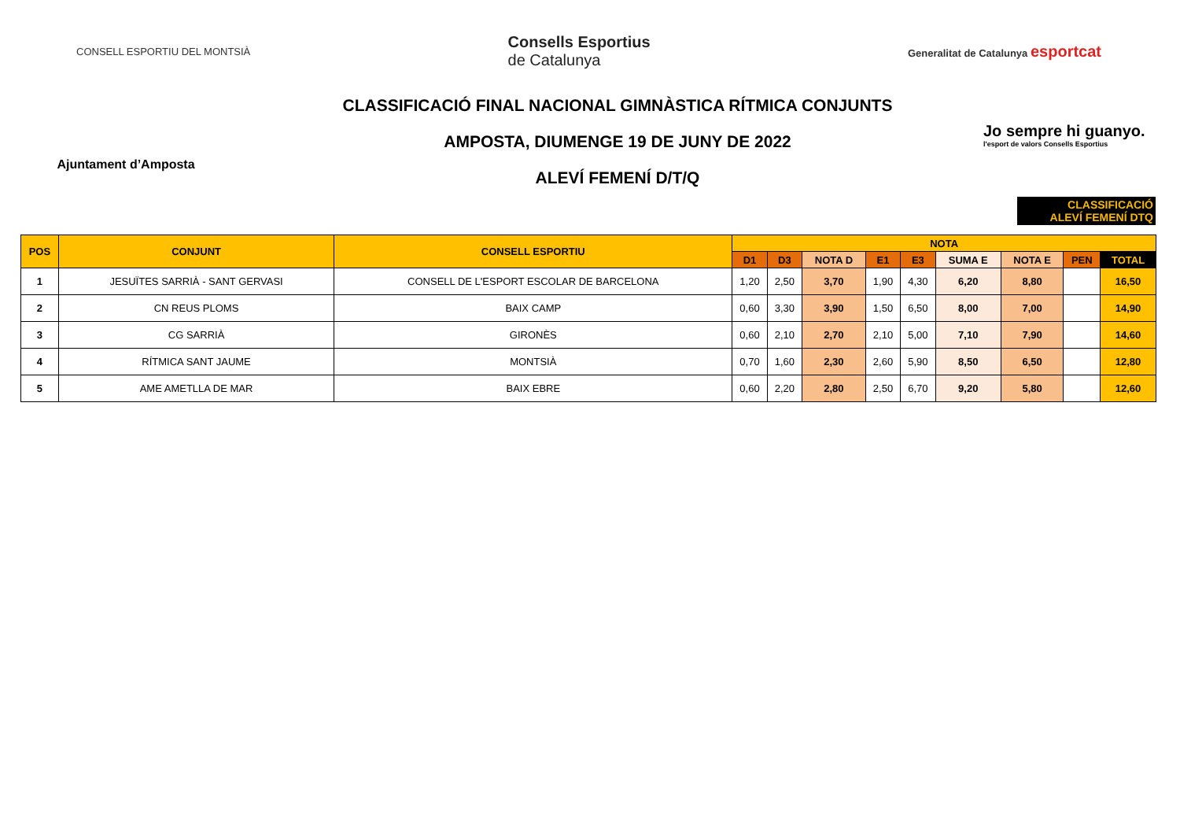CONSELL ESPORTIU DEL MONTSIÀ
Consells Esportius
de Catalunya
Generalitat de Catalunya esportcat
Ajuntament d’Amposta
CLASSIFICACIÓ FINAL NACIONAL GIMNÀSTICA RÍTMICA CONJUNTS
AMPOSTA, DIUMENGE 19 DE JUNY DE 2022
ALEVÍ FEMENÍ D/T/Q
Jo sempre hi guanyo.
l'esport de valors Consells Esportius
CLASSIFICACIÓ
ALEVÍ FEMENÍ DTQ
| POS | CONJUNT | CONSELL ESPORTIU | NOTA | | | | | | | | |
| --- | --- | --- | --- | --- | --- | --- | --- | --- | --- | --- | --- |
| | | | D1 | D3 | NOTA D | E1 | E3 | SUMA E | NOTA E | PEN | TOTAL |
| 1 | JESUÏTES SARRIÀ - SANT GERVASI | CONSELL DE L'ESPORT ESCOLAR DE BARCELONA | 1,20 | 2,50 | 3,70 | 1,90 | 4,30 | 6,20 | 8,80 | | 16,50 |
| 2 | CN REUS PLOMS | BAIX CAMP | 0,60 | 3,30 | 3,90 | 1,50 | 6,50 | 8,00 | 7,00 | | 14,90 |
| 3 | CG SARRIÀ | GIRONÈS | 0,60 | 2,10 | 2,70 | 2,10 | 5,00 | 7,10 | 7,90 | | 14,60 |
| 4 | RÍTMICA SANT JAUME | MONTSIÀ | 0,70 | 1,60 | 2,30 | 2,60 | 5,90 | 8,50 | 6,50 | | 12,80 |
| 5 | AME AMETLLA DE MAR | BAIX EBRE | 0,60 | 2,20 | 2,80 | 2,50 | 6,70 | 9,20 | 5,80 | | 12,60 |